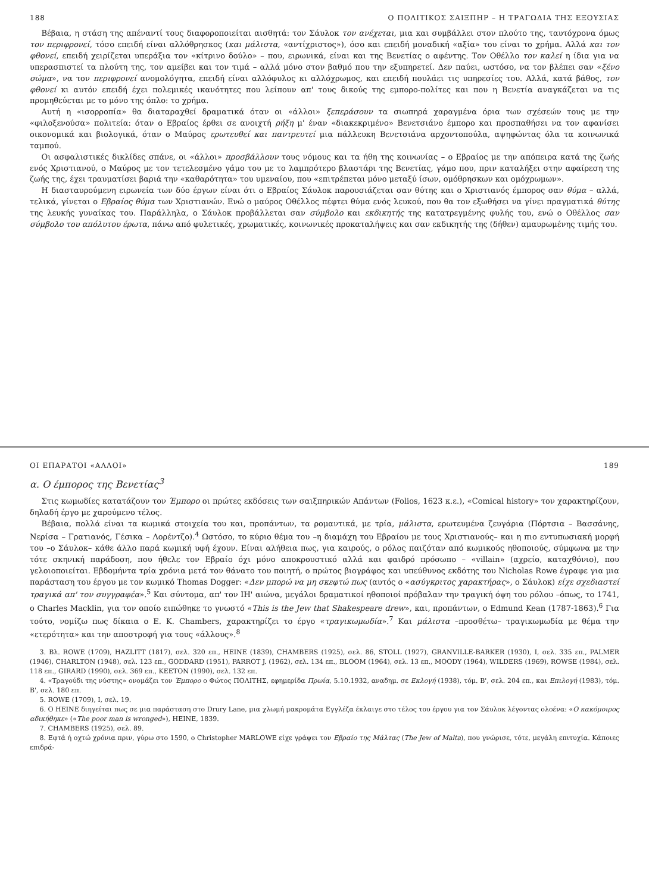188 Ο ΠΟΛΙΤΙΚΟΣ ΣΑΙΞΠΗΡ – Η ΤΡΑΓΩΔΙΑ ΤΗΣ ΕΞΟΥΣΙΑΣ
Βέβαια, η στάση της απέναντί τους διαφοροποιείται αισθητά: τον Σάυλοκ τον ανέχεται, μια και συμβάλλει στον πλούτο της, ταυτόχρονα όμως τον περιφρονεί, τόσο επειδή είναι αλλόθρησκος (και μάλιστα, «αντίχριστος»), όσο και επειδή μοναδική «αξία» του είναι το χρήμα. Αλλά και τον φθονεί, επειδή χειρίζεται υπεράξια τον «κίτρινο δούλο» – που, ειρωνικά, είναι και της Βενετίας ο αφέντης. Τον Οθέλλο τον καλεί η ίδια για να υπερασπιστεί τα πλούτη της, τον αμείβει και τον τιμά – αλλά μόνο στον βαθμό που την εξυπηρετεί. Δεν παύει, ωστόσο, να τον βλέπει σαν «ξένο σώμα», να τον περιφρονεί ανομολόγητα, επειδή είναι αλλόφυλος κι αλλόχρωμος, και επειδή πουλάει τις υπηρεσίες του. Αλλά, κατά βάθος, τον φθονεί κι αυτόν επειδή έχει πολεμικές ικανότητες που λείπουν απ' τους δικούς της εμπορο-πολίτες και που η Βενετία αναγκάζεται να τις προμηθεύεται με το μόνο της όπλο: το χρήμα.
Αυτή η «ισορροπία» θα διαταραχθεί δραματικά όταν οι «άλλοι» ξεπεράσουν τα σιωπηρά χαραγμένα όρια των σχέσεών τους με την «φιλοξενούσα» πολιτεία: όταν ο Εβραίος έρθει σε ανοιχτή ρήξη μ' έναν «διακεκριμένο» Βενετσιάνο έμπορο και προσπαθήσει να τον αφανίσει οικονομικά και βιολογικά, όταν ο Μαύρος ερωτευθεί και παντρευτεί μια πάλλευκη Βενετσιάνα αρχοντοπούλα, αψηφώντας όλα τα κοινωνικά ταμπού.
Οι ασφαλιστικές δικλίδες σπάνε, οι «άλλοι» προσβάλλουν τους νόμους και τα ήθη της κοινωνίας – ο Εβραίος με την απόπειρα κατά της ζωής ενός Χριστιανού, ο Μαύρος με τον τετελεσμένο γάμο του με το λαμπρότερο βλαστάρι της Βενετίας, γάμο που, πριν καταλήξει στην αφαίρεση της ζωής της, έχει τραυματίσει βαριά την «καθαρότητα» του υμεναίου, που «επιτρέπεται μόνο μεταξύ ίσων, ομόθρησκων και ομόχρωμων».
Η διασταυρούμενη ειρωνεία των δύο έργων είναι ότι ο Εβραίος Σάυλοκ παρουσιάζεται σαν θύτης και ο Χριστιανός έμπορος σαν θύμα – αλλά, τελικά, γίνεται ο Εβραίος θύμα των Χριστιανών. Ενώ ο μαύρος Οθέλλος πέφτει θύμα ενός λευκού, που θα τον εξωθήσει να γίνει πραγματικά θύτης της λευκής γυναίκας του. Παράλληλα, ο Σάυλοκ προβάλλεται σαν σύμβολο και εκδικητής της κατατρεγμένης φυλής του, ενώ ο Οθέλλος σαν σύμβολο του απόλυτου έρωτα, πάνω από φυλετικές, χρωματικές, κοινωνικές προκαταλήψεις και σαν εκδικητής της (δήθεν) αμαυρωμένης τιμής του.
ΟΙ ΕΠΑΡΑΤΟΙ «ΑΛΛΟΙ» 189
α. Ο έμπορος της Βενετίας<sup>3</sup>
Στις κωμωδίες κατατάζουν τον Έμπορο οι πρώτες εκδόσεις των σαιξπηρικών Απάντων (Folios, 1623 κ.ε.), «Comical history» τον χαρακτηρίζουν, δηλαδή έργο με χαρούμενο τέλος.
Βέβαια, πολλά είναι τα κωμικά στοιχεία του και, προπάντων, τα ρομαντικά, με τρία, μάλιστα, ερωτευμένα ζευγάρια (Πόρτσια – Βασσάνης, Νερίσα – Γρατιανός, Γέσικα – Λορέντζο).<sup>4</sup> Ωστόσο, το κύριο θέμα του –η διαμάχη του Εβραίου με τους Χριστιανούς– και η πιο εντυπωσιακή μορφή του –ο Σάυλοκ– κάθε άλλο παρά κωμική υφή έχουν. Είναι αλήθεια πως, για καιρούς, ο ρόλος παιζόταν από κωμικούς ηθοποιούς, σύμφωνα με την τότε σκηνική παράδοση, που ήθελε τον Εβραίο όχι μόνο αποκρουστικό αλλά και φαιδρό πρόσωπο – «villain» (αχρείο, καταχθόνιο), που γελοιοποιείται. Εβδομήντα τρία χρόνια μετά τον θάνατο του ποιητή, ο πρώτος βιογράφος και υπεύθυνος εκδότης του Nicholas Rowe έγραφε για μια παράσταση του έργου με τον κωμικό Thomas Dogger: «Δεν μπορώ να μη σκεφτώ πως (αυτός ο «ασύγκριτος χαρακτήρας», ο Σάυλοκ) είχε σχεδιαστεί τραγικά απ' τον συγγραφέα».<sup>5</sup> Και σύντομα, απ' τον ΙΗ' αιώνα, μεγάλοι δραματικοί ηθοποιοί πρόβαλαν την τραγική όψη του ρόλου –όπως, το 1741, ο Charles Macklin, για τον οποίο ειπώθηκε το γνωστό «This is the Jew that Shakespeare drew», και, προπάντων, ο Edmund Kean (1787-1863).<sup>6</sup> Για τούτο, νομίζω πως δίκαια ο E. K. Chambers, χαρακτηρίζει το έργο «τραγικωμωδία».<sup>7</sup> Και μάλιστα –προσθέτω– τραγικωμωδία με θέμα την «ετερότητα» και την αποστροφή για τους «άλλους».<sup>8</sup>
3. Βλ. ROWE (1709), HAZLITT (1817), σελ. 320 επ., HEINE (1839), CHAMBERS (1925), σελ. 86, STOLL (1927), GRANVILLE-BARKER (1930), I, σελ. 335 επ., PALMER (1946), CHARLTON (1948), σελ. 123 επ., GODDARD (1951), PARROT J. (1962), σελ. 134 επ., BLOOM (1964), σελ. 13 επ., MOODY (1964), WILDERS (1969), ROWSE (1984), σελ. 118 επ., GIRARD (1990), σελ. 369 επ., KEETON (1990), σελ. 132 επ.
4. «Τραγούδι της νύστης» ονομάζει τον Έμπορο ο Φώτος ΠΟΛΙΤΗΣ, εφημερίδα Πρωία, 5.10.1932, αναδημ. σε Εκλογή (1938), τόμ. Β', σελ. 204 επ., και Επιλογή (1983), τόμ. Β', σελ. 180 επ.
5. ROWE (1709), I, σελ. 19.
6. Ο HEINE διηγείται πως σε μια παράσταση στο Drury Lane, μια χλωμή μακρομάτα Εγγλέζα έκλαιγε στο τέλος του έργου για τον Σάυλοκ λέγοντας ολοένα: «Ο κακόμοιρος αδικήθηκε» («The poor man is wronged»), HEINE, 1839.
7. CHAMBERS (1925), σελ. 89.
8. Εφτά ή οχτώ χρόνια πριν, γύρω στο 1590, ο Christopher MARLOWE είχε γράψει τον Εβραίο της Μάλτας (The Jew of Malta), που γνώρισε, τότε, μεγάλη επιτυχία. Κάποιες επιδρά-